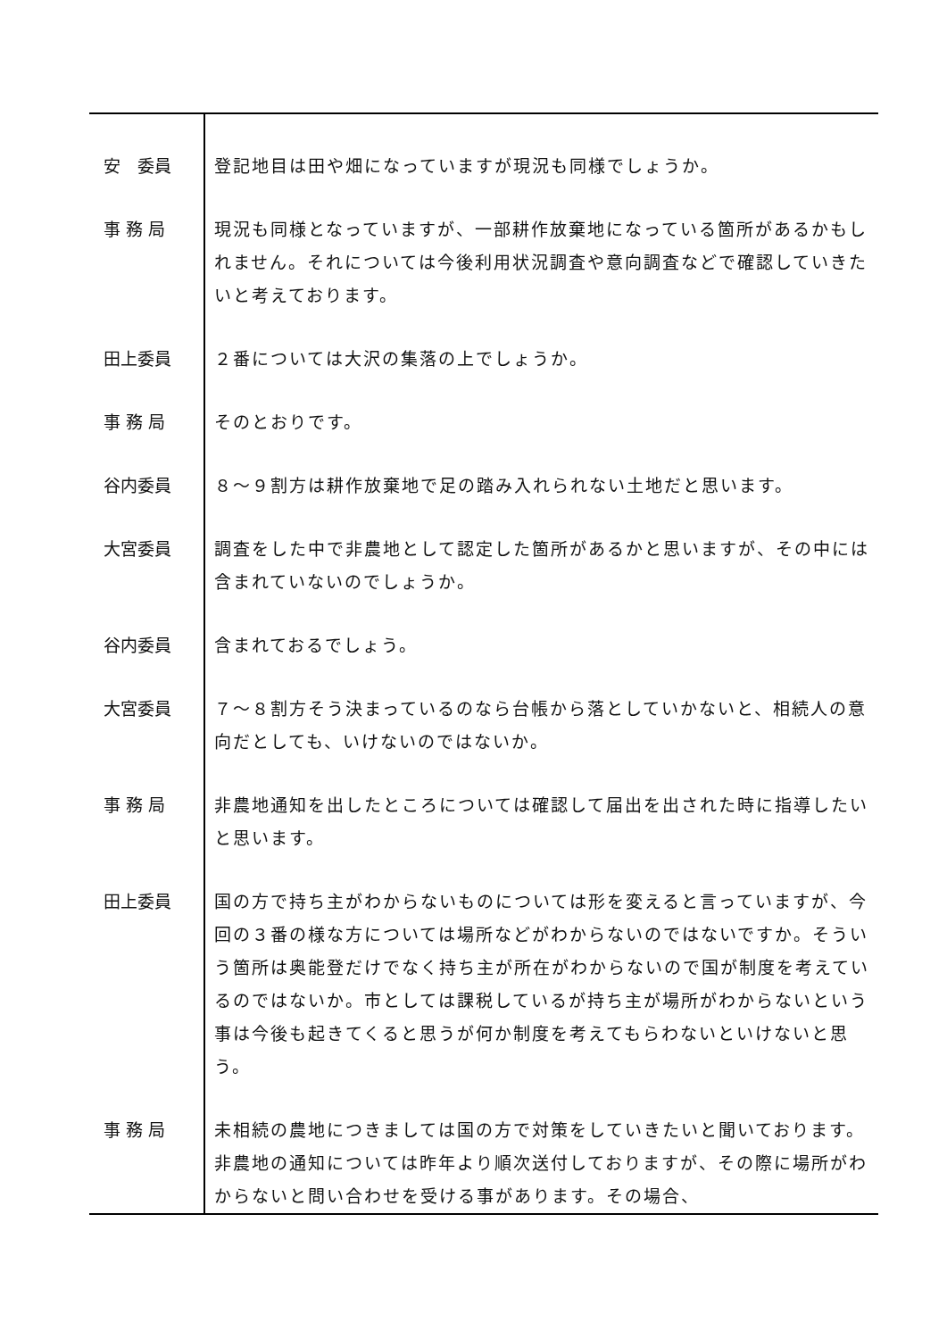| 安 委員 | 登記地目は田や畑になっていますが現況も同様でしょうか。 |
| 事 務 局 | 現況も同様となっていますが、一部耕作放棄地になっている箇所があるかもしれません。それについては今後利用状況調査や意向調査などで確認していきたいと考えております。 |
| 田上委員 | ２番については大沢の集落の上でしょうか。 |
| 事 務 局 | そのとおりです。 |
| 谷内委員 | ８～９割方は耕作放棄地で足の踏み入れられない土地だと思います。 |
| 大宮委員 | 調査をした中で非農地として認定した箇所があるかと思いますが、その中には含まれていないのでしょうか。 |
| 谷内委員 | 含まれておるでしょう。 |
| 大宮委員 | ７～８割方そう決まっているのなら台帳から落としていかないと、相続人の意向だとしても、いけないのではないか。 |
| 事 務 局 | 非農地通知を出したところについては確認して届出を出された時に指導したいと思います。 |
| 田上委員 | 国の方で持ち主がわからないものについては形を変えると言っていますが、今回の３番の様な方については場所などがわからないのではないですか。そういう箇所は奥能登だけでなく持ち主が所在がわからないので国が制度を考えているのではないか。市としては課税しているが持ち主が場所がわからないという事は今後も起きてくると思うが何か制度を考えてもらわないといけないと思う。 |
| 事 務 局 | 未相続の農地につきましては国の方で対策をしていきたいと聞いております。非農地の通知については昨年より順次送付しておりますが、その際に場所がわからないと問い合わせを受ける事があります。その場合、 |